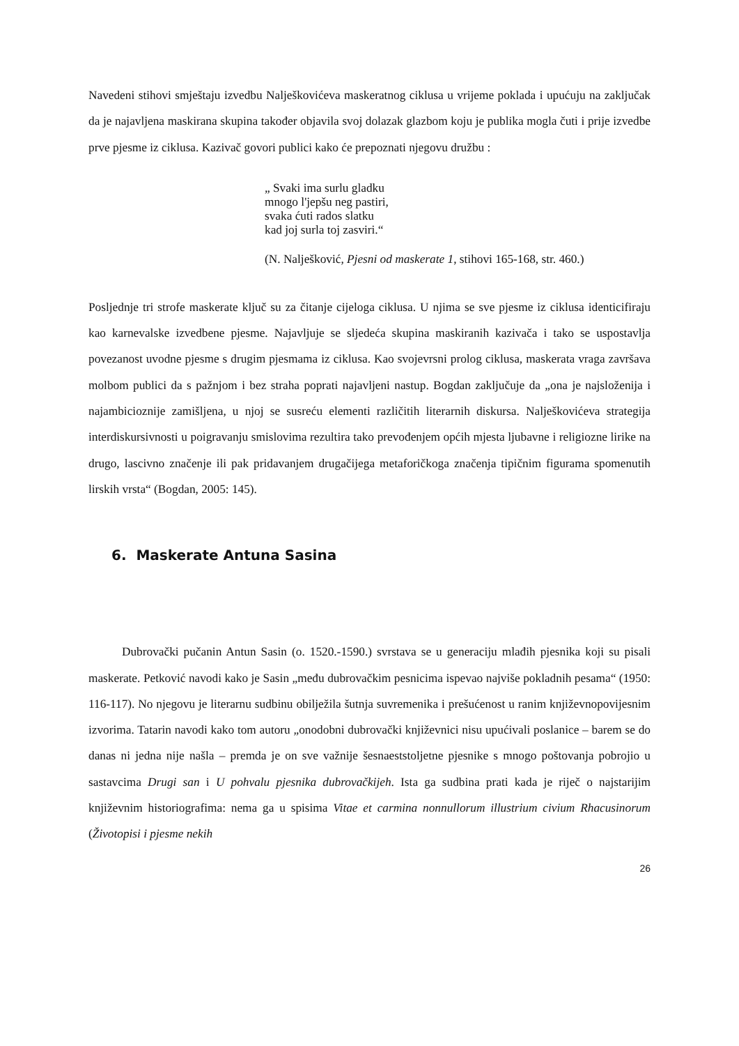Navedeni stihovi smještaju izvedbu Nalješkovićeva maskeratnog ciklusa u vrijeme poklada i upućuju na zaključak da je najavljena maskirana skupina također objavila svoj dolazak glazbom koju je publika mogla čuti i prije izvedbe prve pjesme iz ciklusa. Kazivač govori publici kako će prepoznati njegovu družbu :
„ Svaki ima surlu gladku
mnogo l'jepšu neg pastiri,
svaka ćuti rados slatku
kad joj surla toj zasviri.“
(N. Nalješković, Pjesni od maskerate 1, stihovi 165-168, str. 460.)
Posljednje tri strofe maskerate ključ su za čitanje cijeloga ciklusa. U njima se sve pjesme iz ciklusa identicifiraju kao karnevalske izvedbene pjesme. Najavljuje se sljedeća skupina maskiranih kazivača i tako se uspostavlja povezanost uvodne pjesme s drugim pjesmama iz ciklusa. Kao svojevrsni prolog ciklusa, maskerata vraga završava molbom publici da s pažnjom i bez straha poprati najavljeni nastup. Bogdan zaključuje da „ona je najsloženija i najambicioznije zamišljena, u njoj se susreću elementi različitih literarnih diskursa. Nalješkovićeva strategija interdiskursivnosti u poigravanju smislovima rezultira tako prevođenjem općih mjesta ljubavne i religiozne lirike na drugo, lascivno značenje ili pak pridavanjem drugačijega metaforičkoga značenja tipičnim figurama spomenutih lirskih vrsta“ (Bogdan, 2005: 145).
6. Maskerate Antuna Sasina
Dubrovački pučanin Antun Sasin (o. 1520.-1590.) svrstava se u generaciju mlađih pjesnika koji su pisali maskerate. Petković navodi kako je Sasin „među dubrovačkim pesnicima ispevao najviše pokladnih pesama“ (1950: 116-117). No njegovu je literarnu sudbinu obilježila šutnja suvremenika i prešućenost u ranim književnopovijesnim izvorima. Tatarin navodi kako tom autoru „onodobni dubrovački književnici nisu upućivali poslanice – barem se do danas ni jedna nije našla – premda je on sve važnije šesnaeststoljetne pjesnike s mnogo poštovanja pobrojio u sastavcima Drugi san i U pohvalu pjesnika dubrovačkijeh. Ista ga sudbina prati kada je riječ o najstarijim književnim historiografima: nema ga u spisima Vitae et carmina nonnullorum illustrium civium Rhacusinorum (Životopisi i pjesme nekih
26